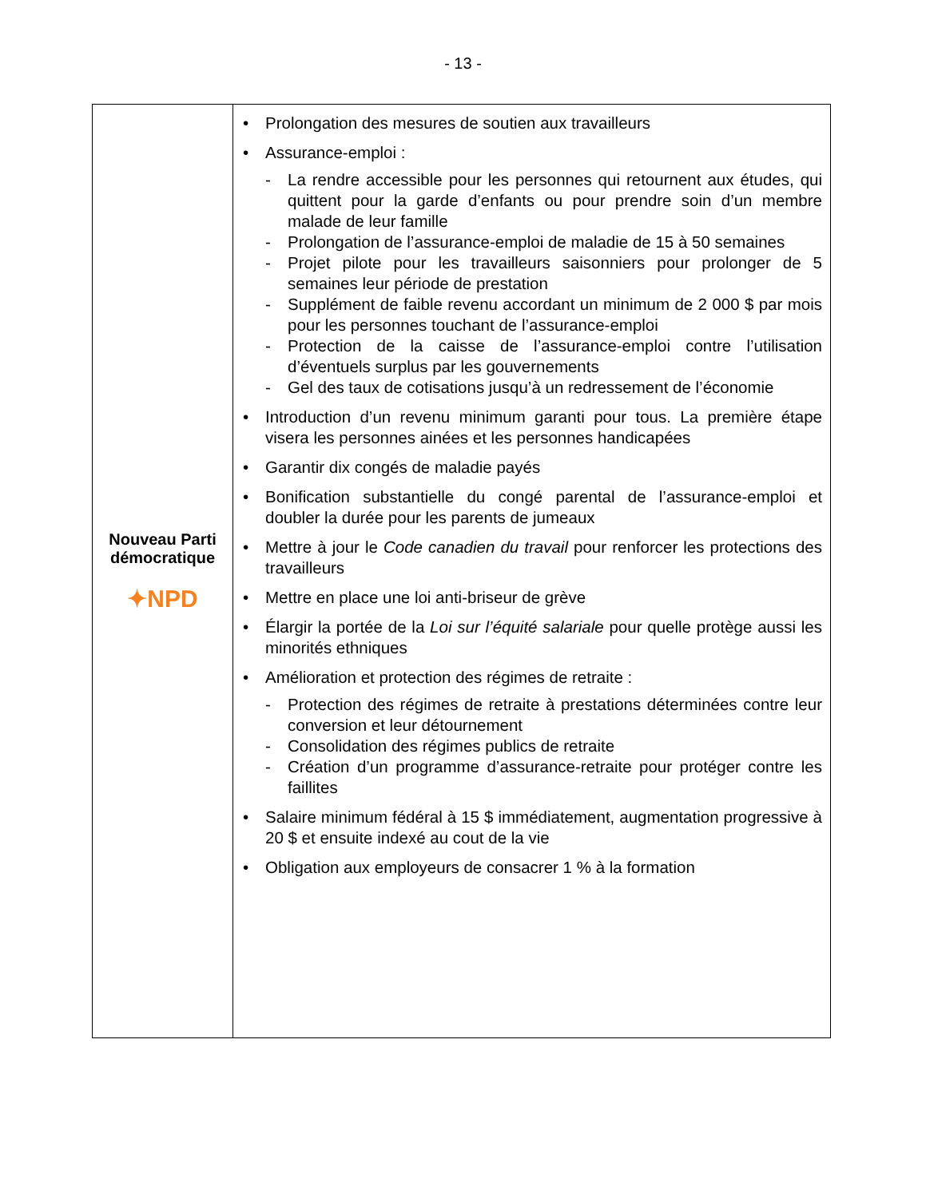- 13 -
| Nouveau Parti démocratique ✦NPD | • Prolongation des mesures de soutien aux travailleurs • Assurance-emploi : - La rendre accessible pour les personnes qui retournent aux études, qui quittent pour la garde d’enfants ou pour prendre soin d’un membre malade de leur famille - Prolongation de l’assurance-emploi de maladie de 15 à 50 semaines - Projet pilote pour les travailleurs saisonniers pour prolonger de 5 semaines leur période de prestation - Supplément de faible revenu accordant un minimum de 2 000 $ par mois pour les personnes touchant de l’assurance-emploi - Protection de la caisse de l’assurance-emploi contre l’utilisation d’éventuels surplus par les gouvernements - Gel des taux de cotisations jusqu’à un redressement de l’économie • Introduction d’un revenu minimum garanti pour tous. La première étape visera les personnes ainées et les personnes handicapées • Garantir dix congés de maladie payés • Bonification substantielle du congé parental de l’assurance-emploi et doubler la durée pour les parents de jumeaux • Mettre à jour le Code canadien du travail pour renforcer les protections des travailleurs • Mettre en place une loi anti-briseur de grève • Élargir la portée de la Loi sur l’équité salariale pour quelle protège aussi les minorités ethniques • Amélioration et protection des régimes de retraite : - Protection des régimes de retraite à prestations déterminées contre leur conversion et leur détournement - Consolidation des régimes publics de retraite - Création d’un programme d’assurance-retraite pour protéger contre les faillites • Salaire minimum fédéral à 15 $ immédiatement, augmentation progressive à 20 $ et ensuite indexé au cout de la vie • Obligation aux employeurs de consacrer 1 % à la formation |